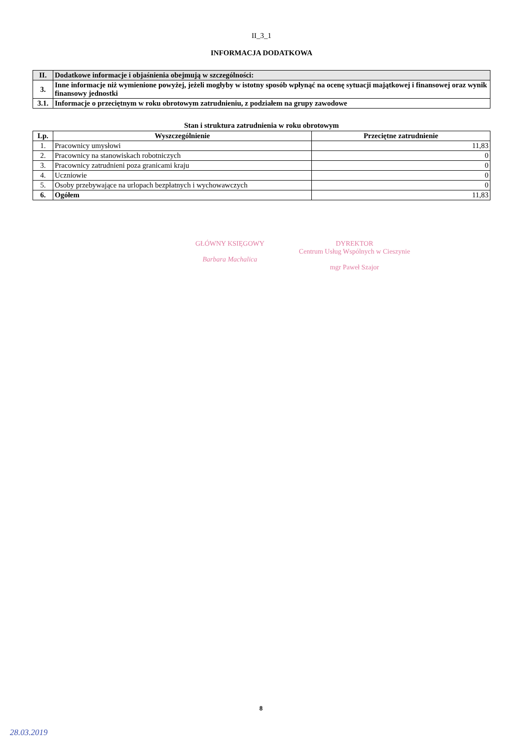II_3_1
INFORMACJA DODATKOWA
| II. | Dodatkowe informacje i objaśnienia obejmują w szczególności: |
| 3. | Inne informacje niż wymienione powyżej, jeżeli mogłyby w istotny sposób wpłynąć na ocenę sytuacji majątkowej i finansowej oraz wynik finansowy jednostki |
| 3.1. | Informacje o przeciętnym w roku obrotowym zatrudnieniu, z podziałem na grupy zawodowe |
Stan i struktura zatrudnienia w roku obrotowym
| Lp. | Wyszczególnienie | Przeciętne zatrudnienie |
| --- | --- | --- |
| 1. | Pracownicy umysłowi | 11,83 |
| 2. | Pracownicy na stanowiskach robotniczych | 0 |
| 3. | Pracownicy zatrudnieni poza granicami kraju | 0 |
| 4. | Uczniowie | 0 |
| 5. | Osoby przebywające na urlopach bezpłatnych i wychowawczych | 0 |
| 6. | Ogółem | 11,83 |
GŁÓWNY KSIĘGOWY
Barbara Machalica
DYREKTOR
Centrum Usług Wspólnych w Cieszynie
mgr Paweł Szajor
8
28.03.2019